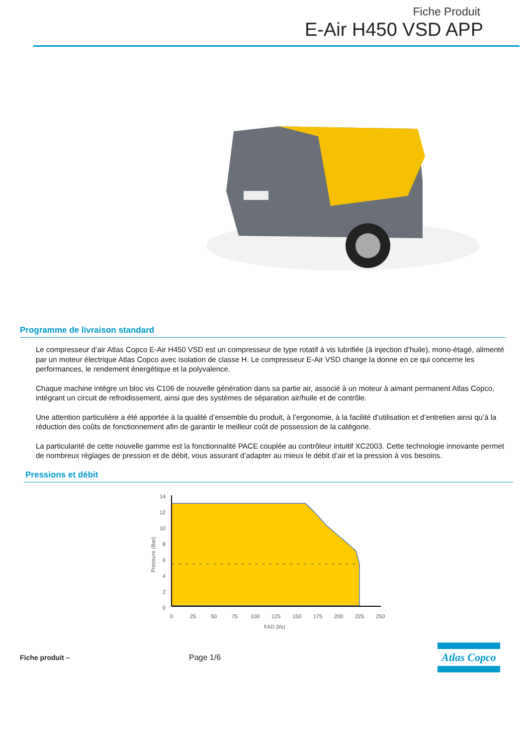Fiche Produit
E-Air H450 VSD APP
Programme de livraison standard
Le compresseur d’air Atlas Copco E-Air H450 VSD est un compresseur de type rotatif à vis lubrifiée (à injection d’huile), mono-étagé, alimenté par un moteur électrique Atlas Copco avec isolation de classe H. Le compresseur E-Air VSD change la donne en ce qui concerne les performances, le rendement énergétique et la polyvalence.
Chaque machine intègre un bloc vis C106 de nouvelle génération dans sa partie air, associé à un moteur à aimant permanent Atlas Copco, intégrant un circuit de refroidissement, ainsi que des systèmes de séparation air/huile et de contrôle.
Une attention particulière a été apportée à la qualité d’ensemble du produit, à l’ergonomie, à la facilité d’utilisation et d’entretien ainsi qu’à la réduction des coûts de fonctionnement afin de garantir le meilleur coût de possession de la catégorie.
La particularité de cette nouvelle gamme est la fonctionnalité PACE couplée au contrôleur intuitif XC2003. Cette technologie innovante permet de nombreux réglages de pression et de débit, vous assurant d’adapter au mieux le débit d’air et la pression à vos besoins.
Pressions et débit
14
12
10
8
6
4
2
0
0
25
50
75
100
125
150
175
200
225
250
FAD (l/s)
Pressure (Bar)
Fiche produit – Page 1/6
Atlas Copco